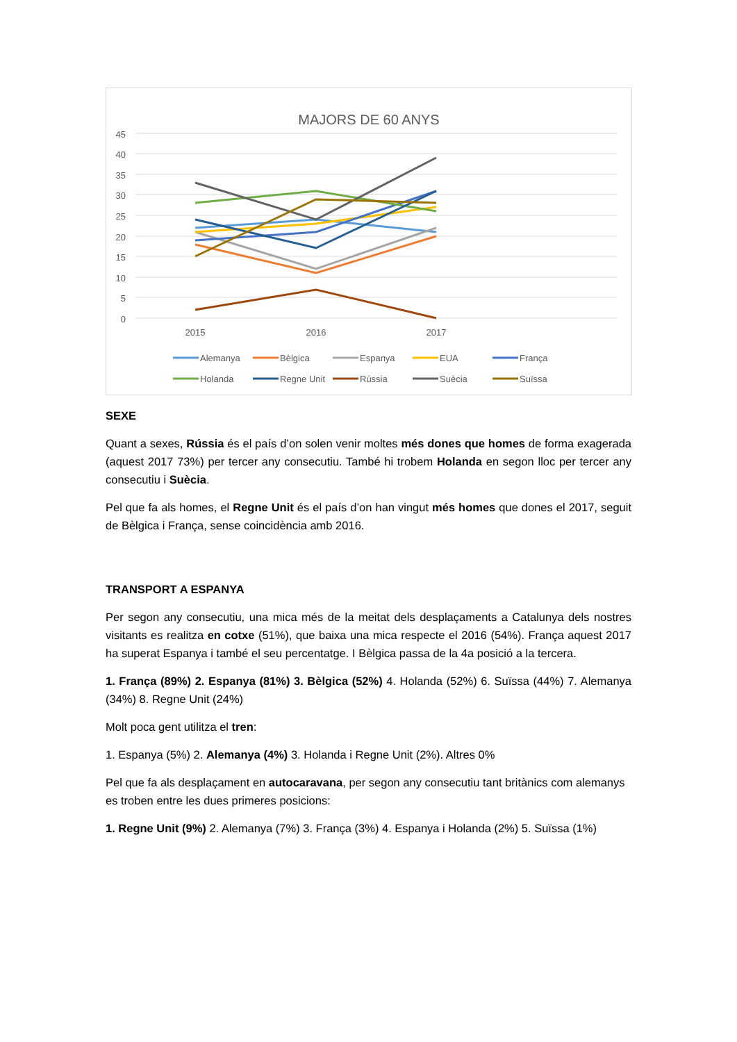MAJORS DE 60 ANYS
45
40
35
30
25
20
15
10
5
0
2015
2016
2017
Alemanya
Bèlgica
Espanya
EUA
França
Holanda
Regne Unit
Rússia
Suècia
Suïssa
SEXE
Quant a sexes, Rússia és el país d’on solen venir moltes més dones que homes de forma exagerada (aquest 2017 73%) per tercer any consecutiu. També hi trobem Holanda en segon lloc per tercer any consecutiu i Suècia.
Pel que fa als homes, el Regne Unit és el país d’on han vingut més homes que dones el 2017, seguit de Bèlgica i França, sense coincidència amb 2016.
TRANSPORT A ESPANYA
Per segon any consecutiu, una mica més de la meitat dels desplaçaments a Catalunya dels nostres visitants es realitza en cotxe (51%), que baixa una mica respecte el 2016 (54%). França aquest 2017 ha superat Espanya i també el seu percentatge. I Bèlgica passa de la 4a posició a la tercera.
1. França (89%) 2. Espanya (81%) 3. Bèlgica (52%) 4. Holanda (52%) 6. Suïssa (44%) 7. Alemanya (34%) 8. Regne Unit (24%)
Molt poca gent utilitza el tren:
1. Espanya (5%) 2. Alemanya (4%) 3. Holanda i Regne Unit (2%). Altres 0%
Pel que fa als desplaçament en autocaravana, per segon any consecutiu tant britànics com alemanys es troben entre les dues primeres posicions:
1. Regne Unit (9%) 2. Alemanya (7%) 3. França (3%) 4. Espanya i Holanda (2%) 5. Suïssa (1%)